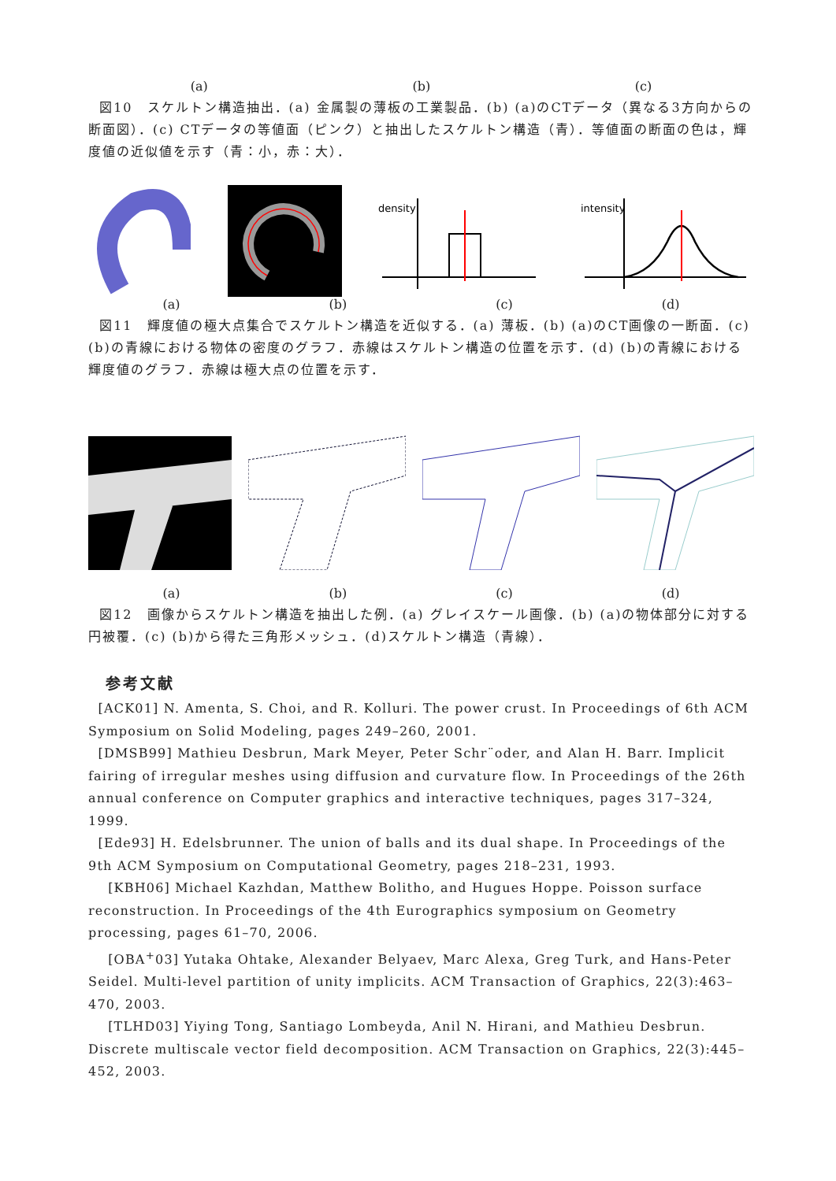(a) (b) (c)
図10　スケルトン構造抽出．(a) 金属製の薄板の工業製品．(b) (a)のCTデータ（異なる3方向からの断面図）．(c) CTデータの等値面（ピンク）と抽出したスケルトン構造（青）．等値面の断面の色は，輝度値の近似値を示す（青：小，赤：大）．
density
intensity
(a) (b) (c) (d)
図11　輝度値の極大点集合でスケルトン構造を近似する．(a) 薄板．(b) (a)のCT画像の一断面．(c) (b)の青線における物体の密度のグラフ．赤線はスケルトン構造の位置を示す．(d) (b)の青線における輝度値のグラフ．赤線は極大点の位置を示す．
(a) (b) (c) (d)
図12　画像からスケルトン構造を抽出した例．(a) グレイスケール画像．(b) (a)の物体部分に対する円被覆．(c) (b)から得た三角形メッシュ．(d)スケルトン構造（青線）．
参考文献
[ACK01] N. Amenta, S. Choi, and R. Kolluri. The power crust. In Proceedings of 6th ACM Symposium on Solid Modeling, pages 249–260, 2001.
[DMSB99] Mathieu Desbrun, Mark Meyer, Peter Schr¨oder, and Alan H. Barr. Implicit fairing of irregular meshes using diffusion and curvature flow. In Proceedings of the 26th annual conference on Computer graphics and interactive techniques, pages 317–324, 1999.
[Ede93] H. Edelsbrunner. The union of balls and its dual shape. In Proceedings of the 9th ACM Symposium on Computational Geometry, pages 218–231, 1993.
[KBH06] Michael Kazhdan, Matthew Bolitho, and Hugues Hoppe. Poisson surface reconstruction. In Proceedings of the 4th Eurographics symposium on Geometry processing, pages 61–70, 2006.
[OBA<sup>+</sup>03] Yutaka Ohtake, Alexander Belyaev, Marc Alexa, Greg Turk, and Hans-Peter Seidel. Multi-level partition of unity implicits. ACM Transaction of Graphics, 22(3):463–470, 2003.
[TLHD03] Yiying Tong, Santiago Lombeyda, Anil N. Hirani, and Mathieu Desbrun. Discrete multiscale vector field decomposition. ACM Transaction on Graphics, 22(3):445–452, 2003.